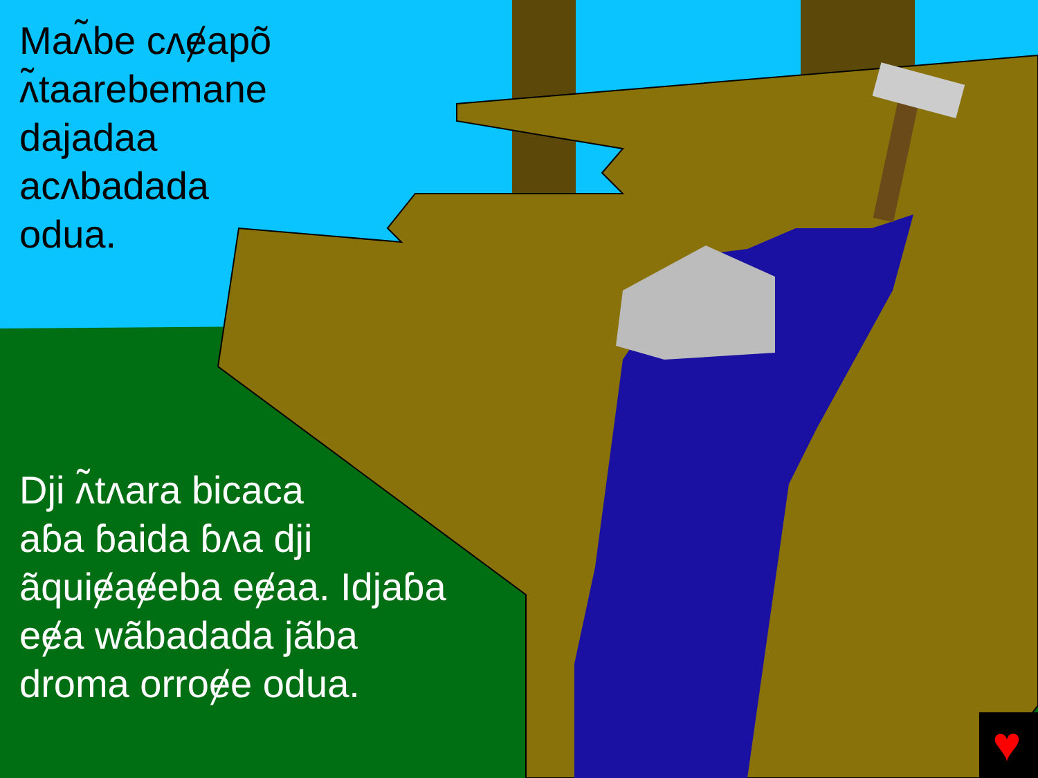♥
Maʌ̃be cʌɇapõ
ʌ̃taarebemane
dajadaa
acʌbadada
odua.
Dji ʌ̃tʌara bicaca
aɓa ɓaida ɓʌa dji
ãquiɇaɇeba eɇaa. Idjaɓa
eɇa wãbadada jãba
droma orroɇe odua.